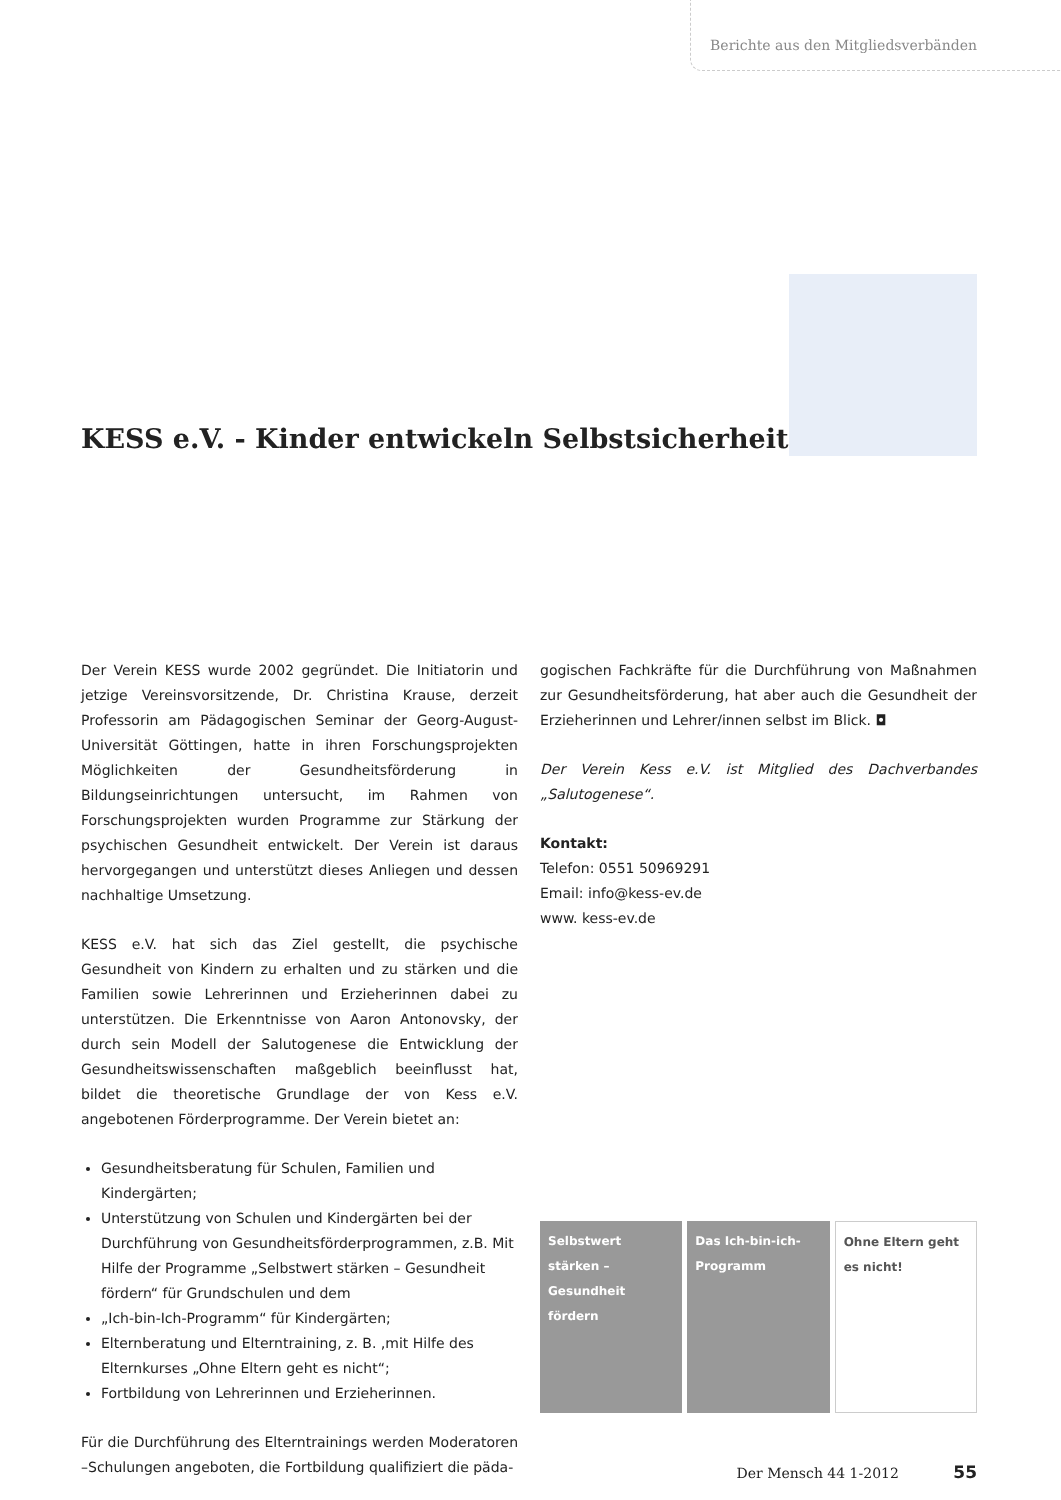Berichte aus den Mitgliedsverbänden
KESS e.V. - Kinder entwickeln Selbstsicherheit
Der Verein KESS wurde 2002 gegründet. Die Initiatorin und jetzige Vereinsvorsitzende, Dr. Christina Krause, derzeit Professorin am Pädagogischen Seminar der Georg-August-Universität Göttingen, hatte in ihren Forschungsprojekten Möglichkeiten der Gesundheitsförderung in Bildungseinrichtungen untersucht, im Rahmen von Forschungsprojekten wurden Programme zur Stärkung der psychischen Gesundheit entwickelt. Der Verein ist daraus hervorgegangen und unterstützt dieses Anliegen und dessen nachhaltige Umsetzung.
KESS e.V. hat sich das Ziel gestellt, die psychische Gesundheit von Kindern zu erhalten und zu stärken und die Familien sowie Lehrerinnen und Erzieherinnen dabei zu unterstützen. Die Erkenntnisse von Aaron Antonovsky, der durch sein Modell der Salutogenese die Entwicklung der Gesundheitswissenschaften maßgeblich beeinflusst hat, bildet die theoretische Grundlage der von Kess e.V. angebotenen Förderprogramme. Der Verein bietet an:
Gesundheitsberatung für Schulen, Familien und Kindergärten;
Unterstützung von Schulen und Kindergärten bei der Durchführung von Gesundheitsförderprogrammen, z.B. Mit Hilfe der Programme „Selbstwert stärken – Gesundheit fördern“ für Grundschulen und dem
„Ich-bin-Ich-Programm“ für Kindergärten;
Elternberatung und Elterntraining, z. B. ‚mit Hilfe des Elternkurses „Ohne Eltern geht es nicht“;
Fortbildung von Lehrerinnen und Erzieherinnen.
Für die Durchführung des Elterntrainings werden Moderatoren –Schulungen angeboten, die Fortbildung qualifiziert die päda-
gogischen Fachkräfte für die Durchführung von Maßnahmen zur Gesundheitsförderung, hat aber auch die Gesundheit der Erzieherinnen und Lehrer/innen selbst im Blick. ◘
Der Verein Kess e.V. ist Mitglied des Dachverbandes „Salutogenese“.
Kontakt:
Telefon: 0551 50969291
Email: info@kess-ev.de
www. kess-ev.de
Selbstwert stärken – Gesundheit fördern
Das Ich-bin-ich-Programm
Ohne Eltern geht es nicht!
Der Mensch 44 1-2012 55